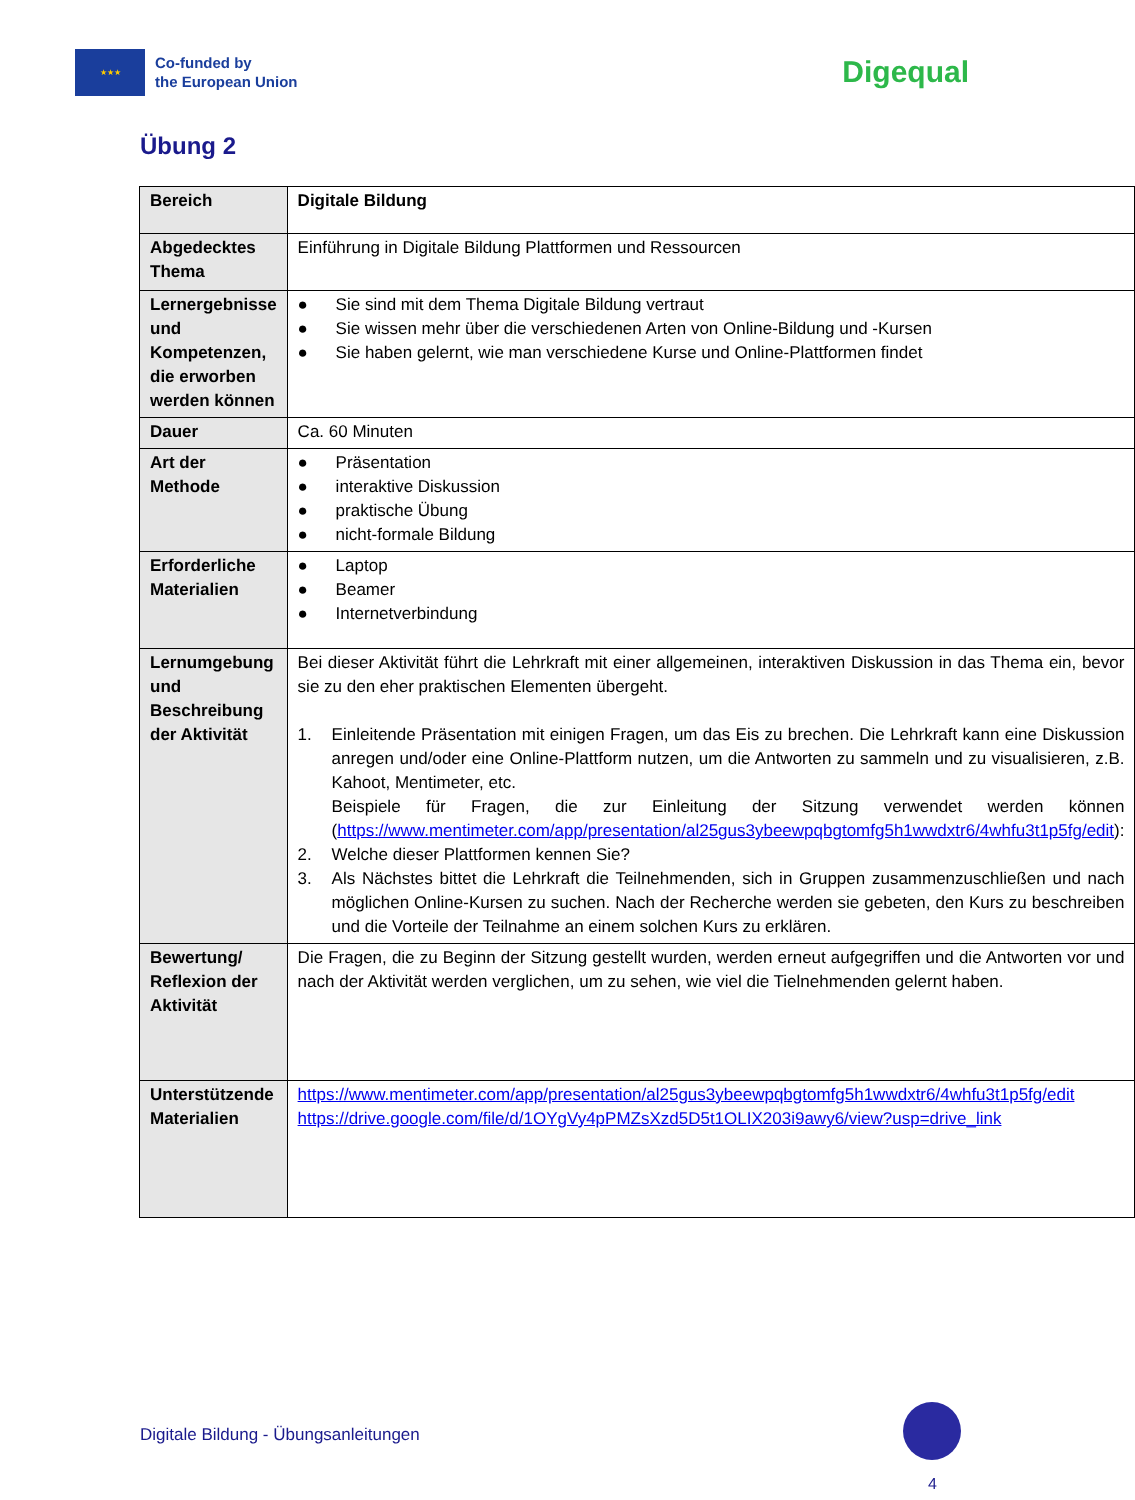★★★
Co-funded by
the European Union
Digequal
Übung 2
| Bereich | Digitale Bildung |
| Abgedecktes Thema | Einführung in Digitale Bildung Plattformen und Ressourcen |
| Lernergebnisse und Kompetenzen, die erworben werden können | ● Sie sind mit dem Thema Digitale Bildung vertraut ● Sie wissen mehr über die verschiedenen Arten von Online-Bildung und -Kursen ● Sie haben gelernt, wie man verschiedene Kurse und Online-Plattformen findet |
| Dauer | Ca. 60 Minuten |
| Art der Methode | ● Präsentation ● interaktive Diskussion ● praktische Übung ● nicht-formale Bildung |
| Erforderliche Materialien | ● Laptop ● Beamer ● Internetverbindung |
| Lernumgebung und Beschreibung der Aktivität | Bei dieser Aktivität führt die Lehrkraft mit einer allgemeinen, interaktiven Diskussion in das Thema ein, bevor sie zu den eher praktischen Elementen übergeht. 1. Einleitende Präsentation mit einigen Fragen, um das Eis zu brechen. Die Lehrkraft kann eine Diskussion anregen und/oder eine Online-Plattform nutzen, um die Antworten zu sammeln und zu visualisieren, z.B. Kahoot, Mentimeter, etc. Beispiele für Fragen, die zur Einleitung der Sitzung verwendet werden können ( https://www.mentimeter.com/app/presentation/al25gus3ybeewpqbgtomfg5h1wwdxtr6/4whfu3t1p5fg/edit ): 2. Welche dieser Plattformen kennen Sie? 3. Als Nächstes bittet die Lehrkraft die Teilnehmenden, sich in Gruppen zusammenzuschließen und nach möglichen Online-Kursen zu suchen. Nach der Recherche werden sie gebeten, den Kurs zu beschreiben und die Vorteile der Teilnahme an einem solchen Kurs zu erklären. |
| Bewertung/ Reflexion der Aktivität | Die Fragen, die zu Beginn der Sitzung gestellt wurden, werden erneut aufgegriffen und die Antworten vor und nach der Aktivität werden verglichen, um zu sehen, wie viel die Tielnehmenden gelernt haben. |
| Unterstützende Materialien | https://www.mentimeter.com/app/presentation/al25gus3ybeewpqbgtomfg5h1wwdxtr6/4whfu3t1p5fg/edit https://drive.google.com/file/d/1OYgVy4pPMZsXzd5D5t1OLIX203i9awy6/view?usp=drive_link |
Digitale Bildung - Übungsanleitungen
4